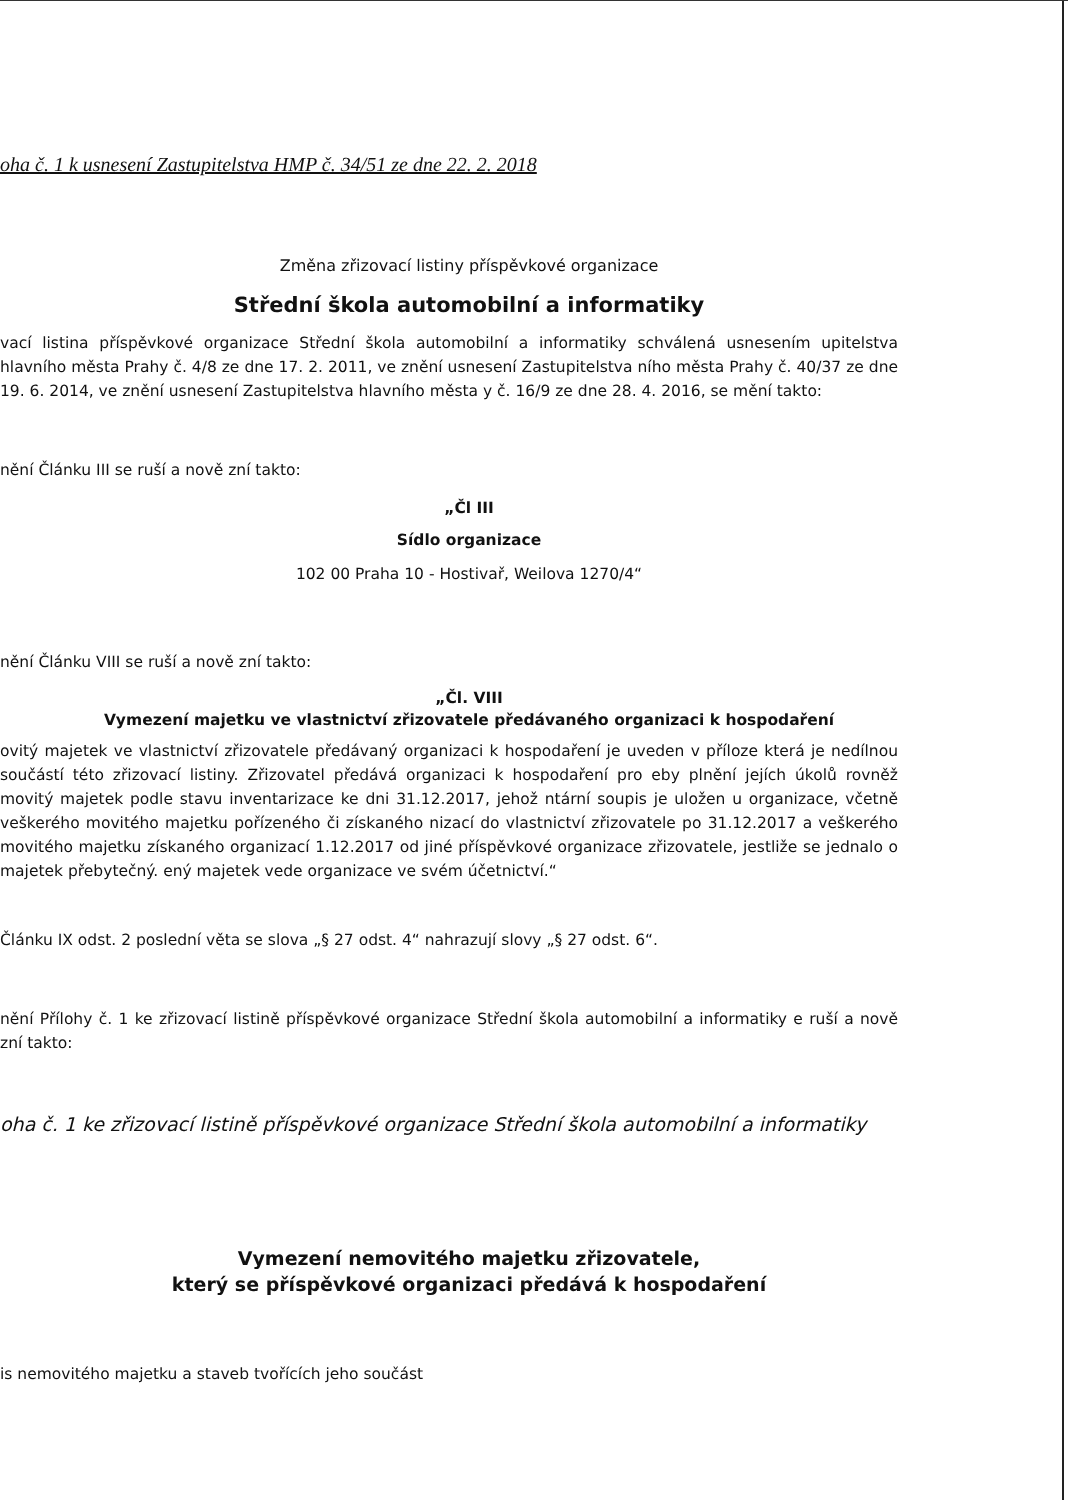oha č. 1 k usnesení Zastupitelstva HMP č. 34/51 ze dne 22. 2. 2018
Změna zřizovací listiny příspěvkové organizace
Střední škola automobilní a informatiky
vací listina příspěvkové organizace Střední škola automobilní a informatiky schválená usnesením upitelstva hlavního města Prahy č. 4/8 ze dne 17. 2. 2011, ve znění usnesení Zastupitelstva ního města Prahy č. 40/37 ze dne 19. 6. 2014, ve znění usnesení Zastupitelstva hlavního města y č. 16/9 ze dne 28. 4. 2016, se mění takto:
nění Článku III se ruší a nově zní takto:
„Čl III
Sídlo organizace
102 00 Praha 10 - Hostivař, Weilova 1270/4“
nění Článku VIII se ruší a nově zní takto:
„Čl. VIII
Vymezení majetku ve vlastnictví zřizovatele předávaného organizaci k hospodaření
ovitý majetek ve vlastnictví zřizovatele předávaný organizaci k hospodaření je uveden v příloze která je nedílnou součástí této zřizovací listiny. Zřizovatel předává organizaci k hospodaření pro eby plnění jejích úkolů rovněž movitý majetek podle stavu inventarizace ke dni 31.12.2017, jehož ntární soupis je uložen u organizace, včetně veškerého movitého majetku pořízeného či získaného nizací do vlastnictví zřizovatele po 31.12.2017 a veškerého movitého majetku získaného organizací 1.12.2017 od jiné příspěvkové organizace zřizovatele, jestliže se jednalo o majetek přebytečný. ený majetek vede organizace ve svém účetnictví.“
Článku IX odst. 2 poslední věta se slova „§ 27 odst. 4“ nahrazují slovy „§ 27 odst. 6“.
nění Přílohy č. 1 ke zřizovací listině příspěvkové organizace Střední škola automobilní a informatiky e ruší a nově zní takto:
oha č. 1 ke zřizovací listině příspěvkové organizace Střední škola automobilní a informatiky
Vymezení nemovitého majetku zřizovatele,
který se příspěvkové organizaci předává k hospodaření
is nemovitého majetku a staveb tvořících jeho součást